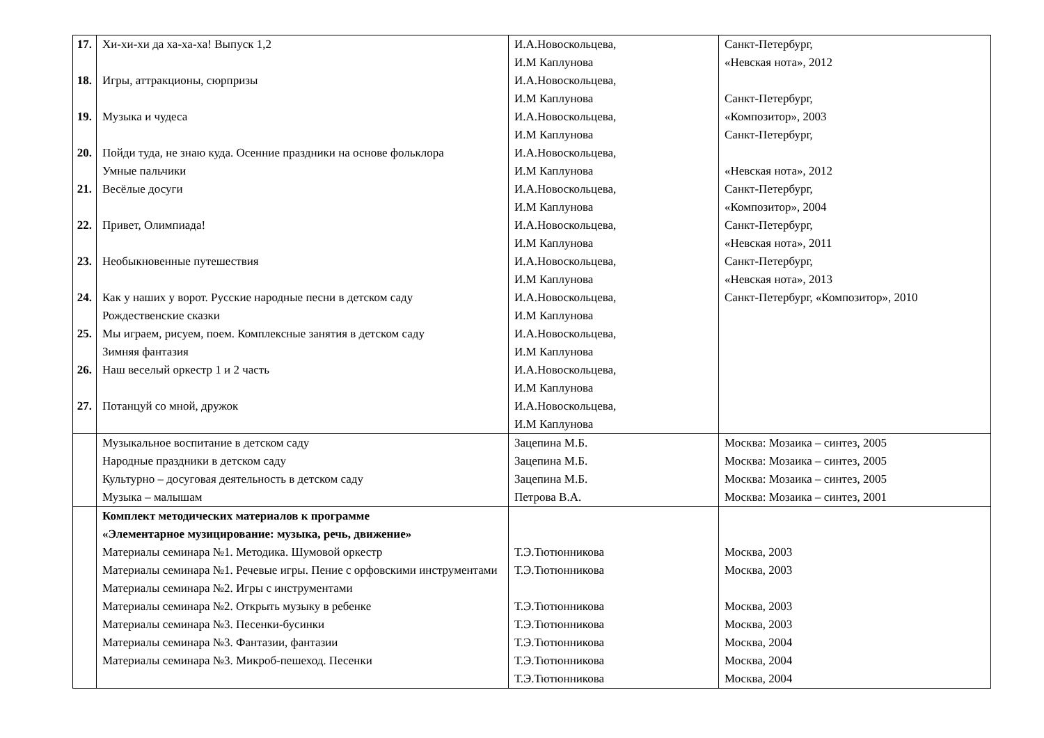| 17. 18. 19. 20. 21. 22. 23. 24. 25. 26. 27. | Хи-хи-хи да ха-ха-ха! Выпуск 1,2 Игры, аттракционы, сюрпризы Музыка и чудеса Пойди туда, не знаю куда. Осенние праздники на основе фольклора Умные пальчики Весёлые досуги Привет, Олимпиада! Необыкновенные путешествия Как у наших у ворот. Русские народные песни в детском саду Рождественские сказки Мы играем, рисуем, поем. Комплексные занятия в детском саду Зимняя фантазия Наш веселый оркестр 1 и 2 часть Потанцуй со мной, дружок | И.А.Новоскольцева, И.М Каплунова И.А.Новоскольцева, И.М Каплунова И.А.Новоскольцева, И.М Каплунова И.А.Новоскольцева, И.М Каплунова И.А.Новоскольцева, И.М Каплунова И.А.Новоскольцева, И.М Каплунова И.А.Новоскольцева, И.М Каплунова И.А.Новоскольцева, И.М Каплунова И.А.Новоскольцева, И.М Каплунова И.А.Новоскольцева, И.М Каплунова И.А.Новоскольцева, И.М Каплунова | Санкт-Петербург, «Невская нота», 2012 Санкт-Петербург, «Композитор», 2003 Санкт-Петербург, «Невская нота», 2012 Санкт-Петербург, «Композитор», 2004 Санкт-Петербург, «Невская нота», 2011 Санкт-Петербург, «Невская нота», 2013 Санкт-Петербург, «Композитор», 2010 |
| | Музыкальное воспитание в детском саду Народные праздники в детском саду Культурно – досуговая деятельность в детском саду Музыка – малышам | Зацепина М.Б. Зацепина М.Б. Зацепина М.Б. Петрова В.А. | Москва: Мозаика – синтез, 2005 Москва: Мозаика – синтез, 2005 Москва: Мозаика – синтез, 2005 Москва: Мозаика – синтез, 2001 |
| | Комплект методических материалов к программе «Элементарное музицирование: музыка, речь, движение» Материалы семинара №1. Методика. Шумовой оркестр Материалы семинара №1. Речевые игры. Пение с орфовскими инструментами Материалы семинара №2. Игры с инструментами Материалы семинара №2. Открыть музыку в ребенке Материалы семинара №3. Песенки-бусинки Материалы семинара №3. Фантазии, фантазии Материалы семинара №3. Микроб-пешеход. Песенки | Т.Э.Тютюнникова Т.Э.Тютюнникова Т.Э.Тютюнникова Т.Э.Тютюнникова Т.Э.Тютюнникова Т.Э.Тютюнникова Т.Э.Тютюнникова | Москва, 2003 Москва, 2003 Москва, 2003 Москва, 2003 Москва, 2004 Москва, 2004 Москва, 2004 |